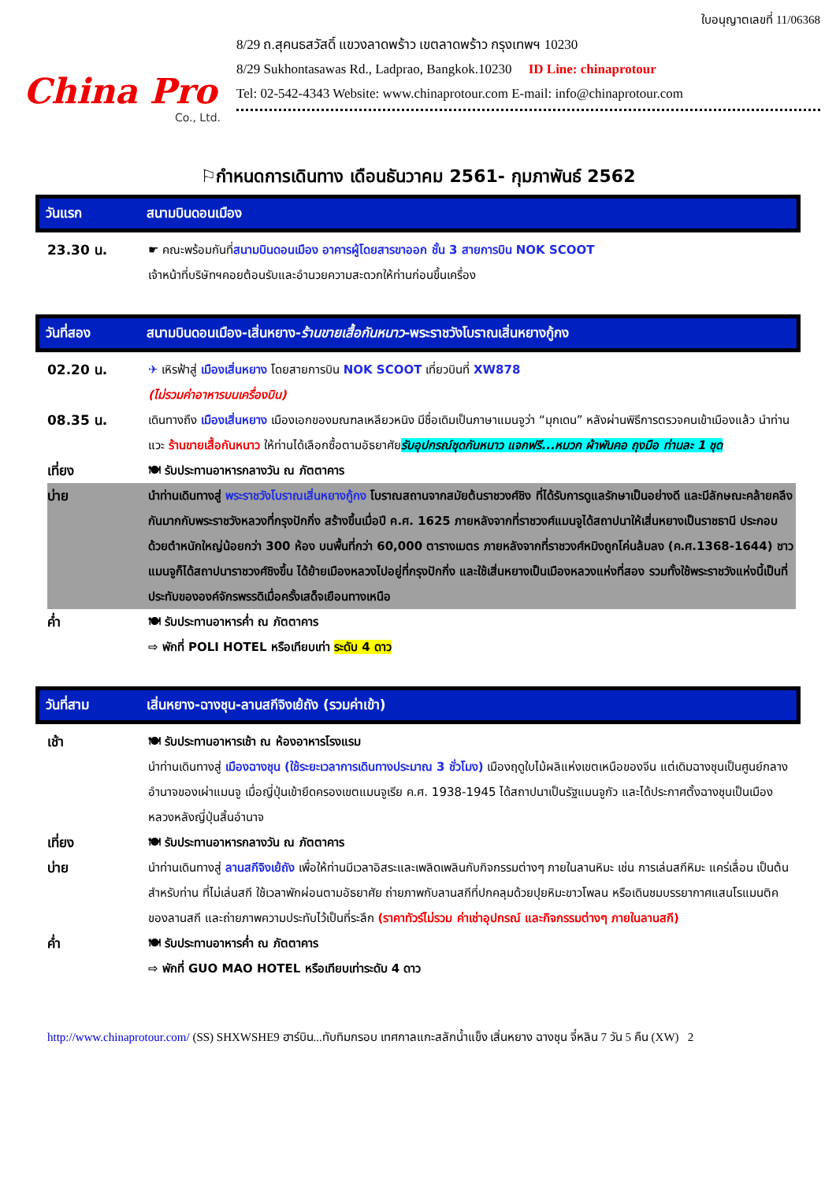China Pro
Co., Ltd.
ใบอนุญาตเลขที่ 11/06368
8/29 ถ.สุคนธสวัสดิ์ แขวงลาดพร้าว เขตลาดพร้าว กรุงเทพฯ 10230
8/29 Sukhontasawas Rd., Ladprao, Bangkok.10230 ID Line: chinaprotour
Tel: 02-542-4343 Website: www.chinaprotour.com E-mail: info@chinaprotour.com
⚐กำหนดการเดินทาง เดือนธันวาคม 2561- กุมภาพันธ์ 2562
วันแรก สนามบินดอนเมือง
| 23.30 น. | ☛ คณะพร้อมกันที่ สนามบินดอนเมือง อาคารผู้โดยสารขาออก ชั้น 3 สายการบิน NOK SCOOT เจ้าหน้าที่บริษัทฯคอยต้อนรับและอำนวยความสะดวกให้ท่านก่อนขึ้นเครื่อง |
วันที่สอง สนามบินดอนเมือง-เสิ่นหยาง-ร้านขายเสื้อกันหนาว-พระราชวังโบราณเสิ่นหยางกู้กง
| 02.20 น. | ✈ เหิรฟ้าสู่ เมืองเสิ่นหยาง โดยสายการบิน NOK SCOOT เที่ยวบินที่ XW878 (ไม่รวมค่าอาหารบนเครื่องบิน) |
| 08.35 น. | เดินทางถึง เมืองเสิ่นหยาง เมืองเอกของมณฑลเหลียวหนิง มีชื่อเดิมเป็นภาษาแมนจูว่า “มุกเดน” หลังผ่านพิธีการตรวจคนเข้าเมืองแล้ว นำท่านแวะ ร้านขายเสื้อกันหนาว ให้ท่านได้เลือกซื้อตามอัธยาศัย รับอุปกรณ์ชุดกันหนาว แจกฟรี...หมวก ผ้าพันคอ ถุงมือ ท่านละ 1 ชุด |
| เที่ยง | 🍽 รับประทานอาหารกลางวัน ณ ภัตตาคาร |
| บ่าย | นำท่านเดินทางสู่ พระราชวังโบราณเสิ่นหยางกู้กง โบราณสถานจากสมัยต้นราชวงศ์ชิง ที่ได้รับการดูแลรักษาเป็นอย่างดี และมีลักษณะคล้ายคลึงกันมากกับพระราชวังหลวงที่กรุงปักกิ่ง สร้างขึ้นเมื่อปี ค.ศ. 1625 ภายหลังจากที่ราชวงศ์แมนจูได้สถาปนาให้เสิ่นหยางเป็นราชธานี ประกอบด้วยตำหนักใหญ่น้อยกว่า 300 ห้อง บนพื้นที่กว่า 60,000 ตารางเมตร ภายหลังจากที่ราชวงศ์หมิงถูกโค่นล้มลง (ค.ศ.1368-1644) ชาวแมนจูก็ได้สถาปนาราชวงศ์ชิงขึ้น ได้ย้ายเมืองหลวงไปอยู่ที่กรุงปักกิ่ง และใช้เสิ่นหยางเป็นเมืองหลวงแห่งที่สอง รวมทั้งใช้พระราชวังแห่งนี้เป็นที่ประทับขององค์จักรพรรดิเมื่อครั้งเสด็จเยือนทางเหนือ |
| ค่ำ | 🍽 รับประทานอาหารค่ำ ณ ภัตตาคาร ⇨ พักที่ POLI HOTEL หรือเทียบเท่า ระดับ 4 ดาว |
วันที่สาม เสิ่นหยาง-ฉางชุน-ลานสกีจิงเย้ถัง (รวมค่าเข้า)
| เช้า | 🍽 รับประทานอาหารเช้า ณ ห้องอาหารโรงแรม นำท่านเดินทางสู่ เมืองฉางชุน (ใช้ระยะเวลาการเดินทางประมาณ 3 ชั่วโมง) เมืองฤดูใบไม้ผลิแห่งเขตเหนือของจีน แต่เดิมฉางชุนเป็นศูนย์กลางอำนาจของเผ่าแมนจู เมื่อญี่ปุ่นเข้ายึดครองเขตแมนจูเรีย ค.ศ. 1938-1945 ได้สถาปนาเป็นรัฐแมนจูกัว และได้ประกาศตั้งฉางชุนเป็นเมืองหลวงหลังญี่ปุ่นสิ้นอำนาจ |
| เที่ยง | 🍽 รับประทานอาหารกลางวัน ณ ภัตตาคาร |
| บ่าย | นำท่านเดินทางสู่ ลานสกีจิงเย้ถัง เพื่อให้ท่านมีเวลาอิสระและเพลิดเพลินกับกิจกรรมต่างๆ ภายในลานหิมะ เช่น การเล่นสกีหิมะ แคร่เลื่อน เป็นต้น สำหรับท่าน ที่ไม่เล่นสกี ใช้เวลาพักผ่อนตามอัธยาศัย ถ่ายภาพกับลานสกีที่ปกคลุมด้วยปุยหิมะขาวโพลน หรือเดินชมบรรยากาศแสนโรแมนติคของลานสกี และถ่ายภาพความประทับไว้เป็นที่ระลึก (ราคาทัวร์ไม่รวม ค่าเช่าอุปกรณ์ และกิจกรรมต่างๆ ภายในลานสกี) |
| ค่ำ | 🍽 รับประทานอาหารค่ำ ณ ภัตตาคาร ⇨ พักที่ GUO MAO HOTEL หรือเทียบเท่าระดับ 4 ดาว |
http://www.chinaprotour.com/ (SS) SHXWSHE9 ฮาร์บิน...ทับทิมกรอบ เทศกาลแกะสลักน้ำแข็ง เสิ่นหยาง ฉางชุน จี๋หลิน 7 วัน 5 คืน (XW) 2